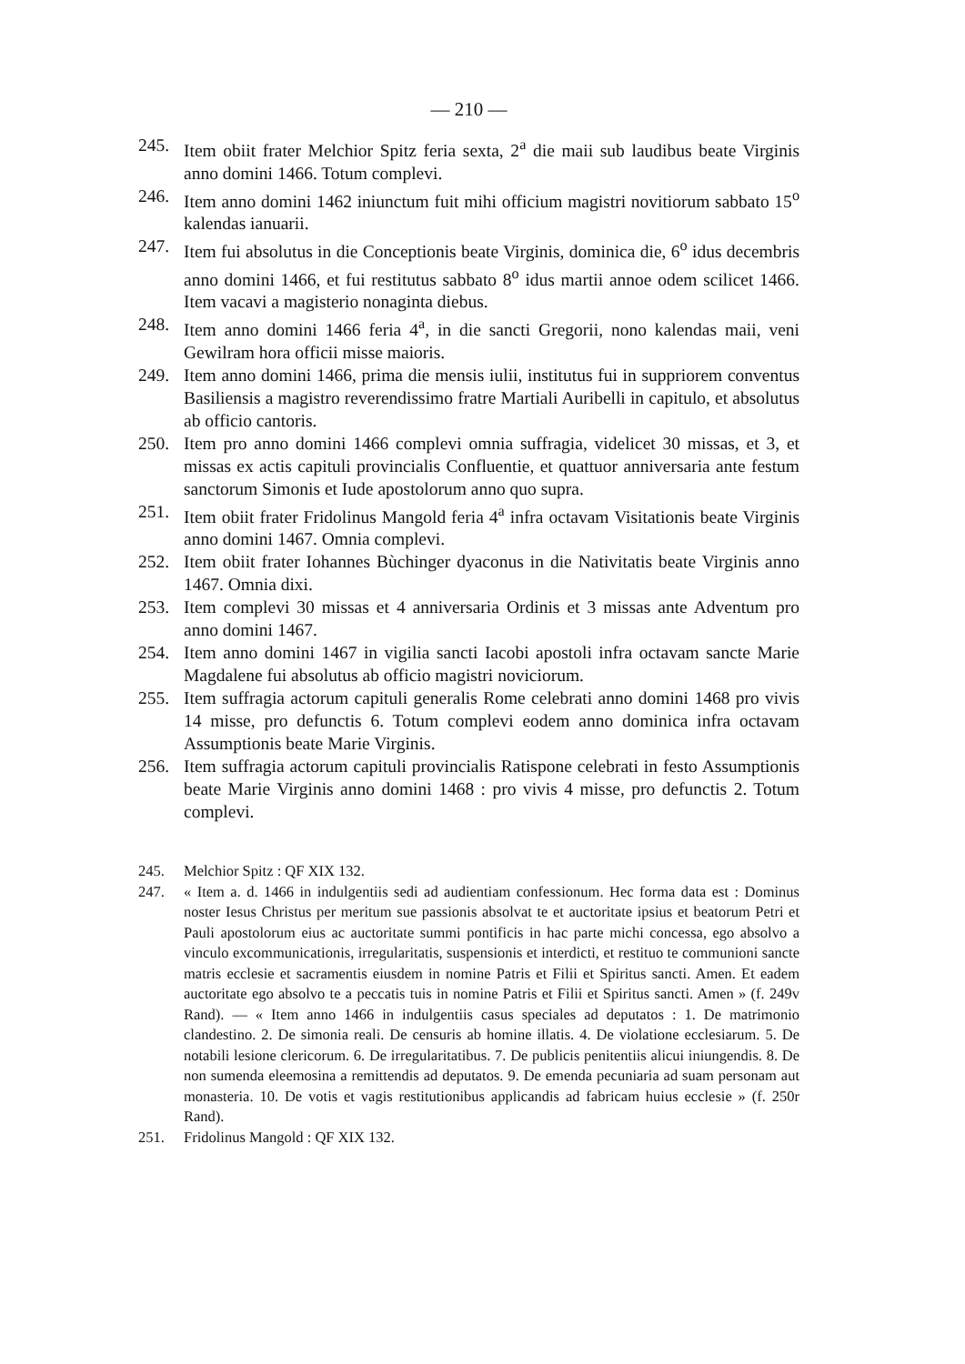— 210 —
245. Item obiit frater Melchior Spitz feria sexta, 2<sup>a</sup> die maii sub laudibus beate Virginis anno domini 1466. Totum complevi.
246. Item anno domini 1462 iniunctum fuit mihi officium magistri novitiorum sabbato 15<sup>o</sup> kalendas ianuarii.
247. Item fui absolutus in die Conceptionis beate Virginis, dominica die, 6<sup>o</sup> idus decembris anno domini 1466, et fui restitutus sabbato 8<sup>o</sup> idus martii annoe odem scilicet 1466. Item vacavi a magisterio nonaginta diebus.
248. Item anno domini 1466 feria 4<sup>a</sup>, in die sancti Gregorii, nono kalendas maii, veni Gewilram hora officii misse maioris.
249. Item anno domini 1466, prima die mensis iulii, institutus fui in supp­riorem conventus Basiliensis a magistro reverendissimo fratre Martiali Auribelli in capitulo, et absolutus ab officio cantoris.
250. Item pro anno domini 1466 complevi omnia suffragia, videlicet 30 missas, et 3, et missas ex actis capituli provincialis Confluentie, et quattuor anniversaria ante festum sanctorum Simonis et Iude apostolorum anno quo supra.
251. Item obiit frater Fridolinus Mangold feria 4<sup>a</sup> infra octavam Visitationis beate Virginis anno domini 1467. Omnia complevi.
252. Item obiit frater Iohannes Bùchinger dyaconus in die Nativitatis beate Virginis anno 1467. Omnia dixi.
253. Item complevi 30 missas et 4 anniversaria Ordinis et 3 missas ante Adventum pro anno domini 1467.
254. Item anno domini 1467 in vigilia sancti Iacobi apostoli infra octavam sancte Marie Magdalene fui absolutus ab officio magistri noviciorum.
255. Item suffragia actorum capituli generalis Rome celebrati anno domini 1468 pro vivis 14 misse, pro defunctis 6. Totum complevi eodem anno dominica infra octavam Assumptionis beate Marie Virginis.
256. Item suffragia actorum capituli provincialis Ratispone celebrati in festo Assumptionis beate Marie Virginis anno domini 1468 : pro vivis 4 misse, pro defunctis 2. Totum complevi.
245. Melchior Spitz : QF XIX 132.
247. « Item a. d. 1466 in indulgentiis sedi ad audientiam confessionum. Hec forma data est : Dominus noster Iesus Christus per meritum sue passionis absolvat te et auctoritate ipsius et beatorum Petri et Pauli apostolorum eius ac auctoritate summi pontificis in hac parte michi concessa, ego absolvo a vinculo excommunicationis, irregularitatis, suspensionis et interdicti, et restituo te communioni sancte matris ecclesie et sacramentis eiusdem in nomine Patris et Filii et Spiritus sancti. Amen. Et eadem auctoritate ego absolvo te a peccatis tuis in nomine Patris et Filii et Spiritus sancti. Amen » (f. 249v Rand). — « Item anno 1466 in indulgentiis casus speciales ad deputatos : 1. De matrimonio clandestino. 2. De simonia reali. De censuris ab homine illatis. 4. De violatione ecclesiarum. 5. De notabili lesione clericorum. 6. De irregularitatibus. 7. De publicis penitentiis alicui iniungendis. 8. De non sumenda eleemosina a remittendis ad deputatos. 9. De emenda pecuniaria ad suam personam aut monasteria. 10. De votis et vagis restitutionibus applicandis ad fabricam huius ecclesie » (f. 250r Rand).
251. Fridolinus Mangold : QF XIX 132.